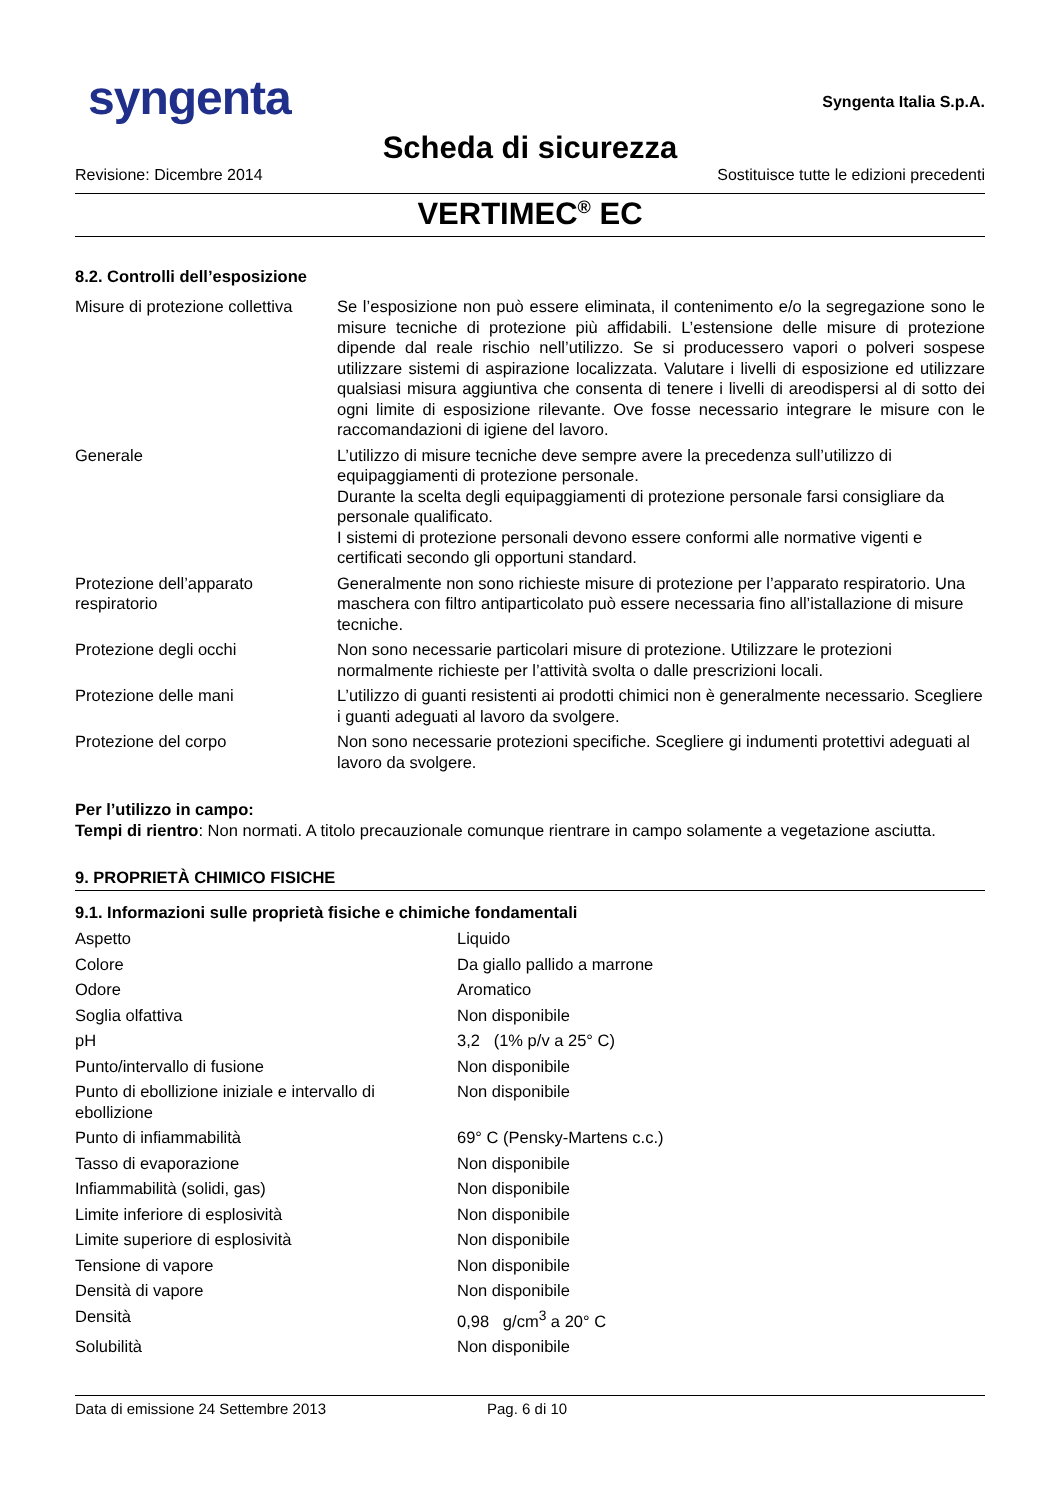syngenta
Syngenta Italia S.p.A.
Scheda di sicurezza
Revisione: Dicembre 2014 Sostituisce tutte le edizioni precedenti
VERTIMEC<sup>®</sup> EC
8.2. Controlli dell’esposizione
| Misure di protezione collettiva | Se l’esposizione non può essere eliminata, il contenimento e/o la segregazione sono le misure tecniche di protezione più affidabili. L’estensione delle misure di protezione dipende dal reale rischio nell’utilizzo. Se si producessero vapori o polveri sospese utilizzare sistemi di aspirazione localizzata. Valutare i livelli di esposizione ed utilizzare qualsiasi misura aggiuntiva che consenta di tenere i livelli di areodispersi al di sotto dei ogni limite di esposizione rilevante. Ove fosse necessario integrare le misure con le raccomandazioni di igiene del lavoro. |
| Generale | L’utilizzo di misure tecniche deve sempre avere la precedenza sull’utilizzo di equipaggiamenti di protezione personale. Durante la scelta degli equipaggiamenti di protezione personale farsi consigliare da personale qualificato. I sistemi di protezione personali devono essere conformi alle normative vigenti e certificati secondo gli opportuni standard. |
| Protezione dell’apparato respiratorio | Generalmente non sono richieste misure di protezione per l’apparato respiratorio. Una maschera con filtro antiparticolato può essere necessaria fino all’istallazione di misure tecniche. |
| Protezione degli occhi | Non sono necessarie particolari misure di protezione. Utilizzare le protezioni normalmente richieste per l’attività svolta o dalle prescrizioni locali. |
| Protezione delle mani | L’utilizzo di guanti resistenti ai prodotti chimici non è generalmente necessario. Scegliere i guanti adeguati al lavoro da svolgere. |
| Protezione del corpo | Non sono necessarie protezioni specifiche. Scegliere gi indumenti protettivi adeguati al lavoro da svolgere. |
Per l’utilizzo in campo:
Tempi di rientro: Non normati. A titolo precauzionale comunque rientrare in campo solamente a vegetazione asciutta.
9. PROPRIETÀ CHIMICO FISICHE
9.1. Informazioni sulle proprietà fisiche e chimiche fondamentali
| Aspetto | Liquido |
| Colore | Da giallo pallido a marrone |
| Odore | Aromatico |
| Soglia olfattiva | Non disponibile |
| pH | 3,2 (1% p/v a 25° C) |
| Punto/intervallo di fusione | Non disponibile |
| Punto di ebollizione iniziale e intervallo di ebollizione | Non disponibile |
| Punto di infiammabilità | 69° C (Pensky-Martens c.c.) |
| Tasso di evaporazione | Non disponibile |
| Infiammabilità (solidi, gas) | Non disponibile |
| Limite inferiore di esplosività | Non disponibile |
| Limite superiore di esplosività | Non disponibile |
| Tensione di vapore | Non disponibile |
| Densità di vapore | Non disponibile |
| Densità | 0,98 g/cm<sup>3</sup> a 20° C |
| Solubilità | Non disponibile |
Data di emissione 24 Settembre 2013 Pag. 6 di 10